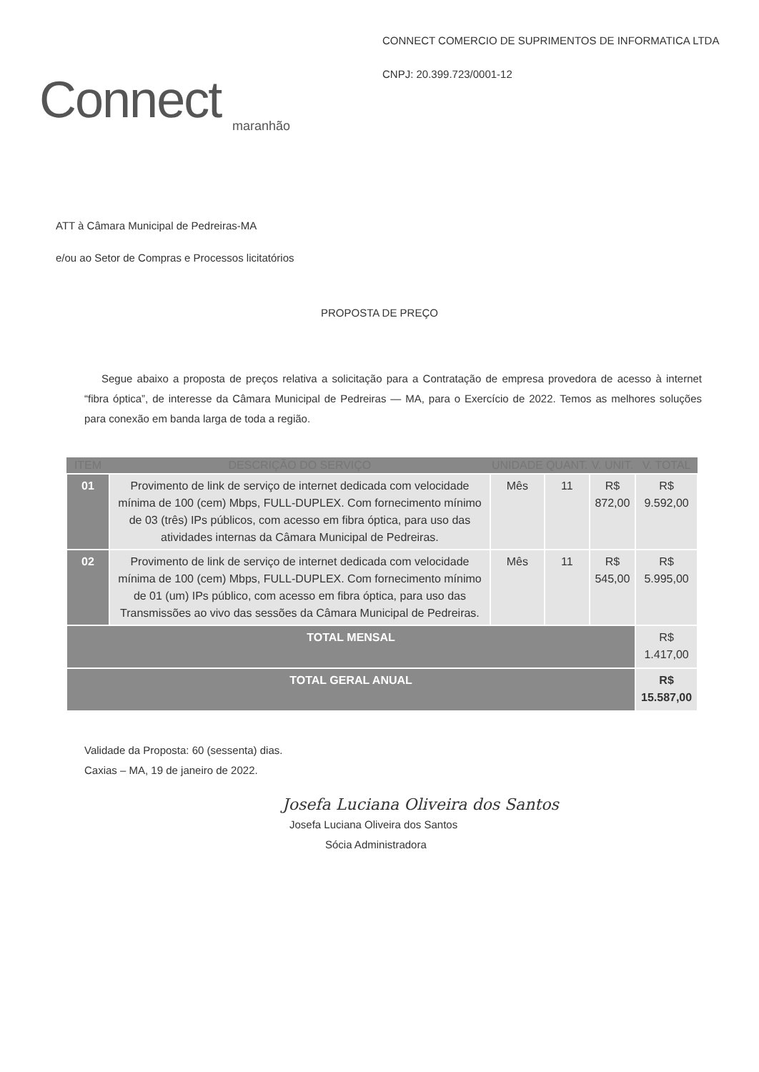Connect
maranhão
CONNECT COMERCIO DE SUPRIMENTOS DE INFORMATICA LTDA
CNPJ: 20.399.723/0001-12
ATT à Câmara Municipal de Pedreiras-MA
e/ou ao Setor de Compras e Processos licitatórios
PROPOSTA DE PREÇO
Segue abaixo a proposta de preços relativa a solicitação para a Contratação de empresa provedora de acesso à internet “fibra óptica”, de interesse da Câmara Municipal de Pedreiras — MA, para o Exercício de 2022. Temos as melhores soluções para conexão em banda larga de toda a região.
| ITEM | DESCRIÇÃO DO SERVIÇO | UNIDADE | QUANT. | V. UNIT. | V. TOTAL |
| --- | --- | --- | --- | --- | --- |
| 01 | Provimento de link de serviço de internet dedicada com velocidade mínima de 100 (cem) Mbps, FULL-DUPLEX. Com fornecimento mínimo de 03 (três) IPs públicos, com acesso em fibra óptica, para uso das atividades internas da Câmara Municipal de Pedreiras. | Mês | 11 | R$ 872,00 | R$ 9.592,00 |
| 02 | Provimento de link de serviço de internet dedicada com velocidade mínima de 100 (cem) Mbps, FULL-DUPLEX. Com fornecimento mínimo de 01 (um) IPs público, com acesso em fibra óptica, para uso das Transmissões ao vivo das sessões da Câmara Municipal de Pedreiras. | Mês | 11 | R$ 545,00 | R$ 5.995,00 |
| TOTAL MENSAL | | | | | R$ 1.417,00 |
| TOTAL GERAL ANUAL | | | | | R$ 15.587,00 |
Validade da Proposta: 60 (sessenta) dias.
Caxias – MA, 19 de janeiro de 2022.
Josefa Luciana Oliveira dos Santos
Josefa Luciana Oliveira dos Santos
Sócia Administradora